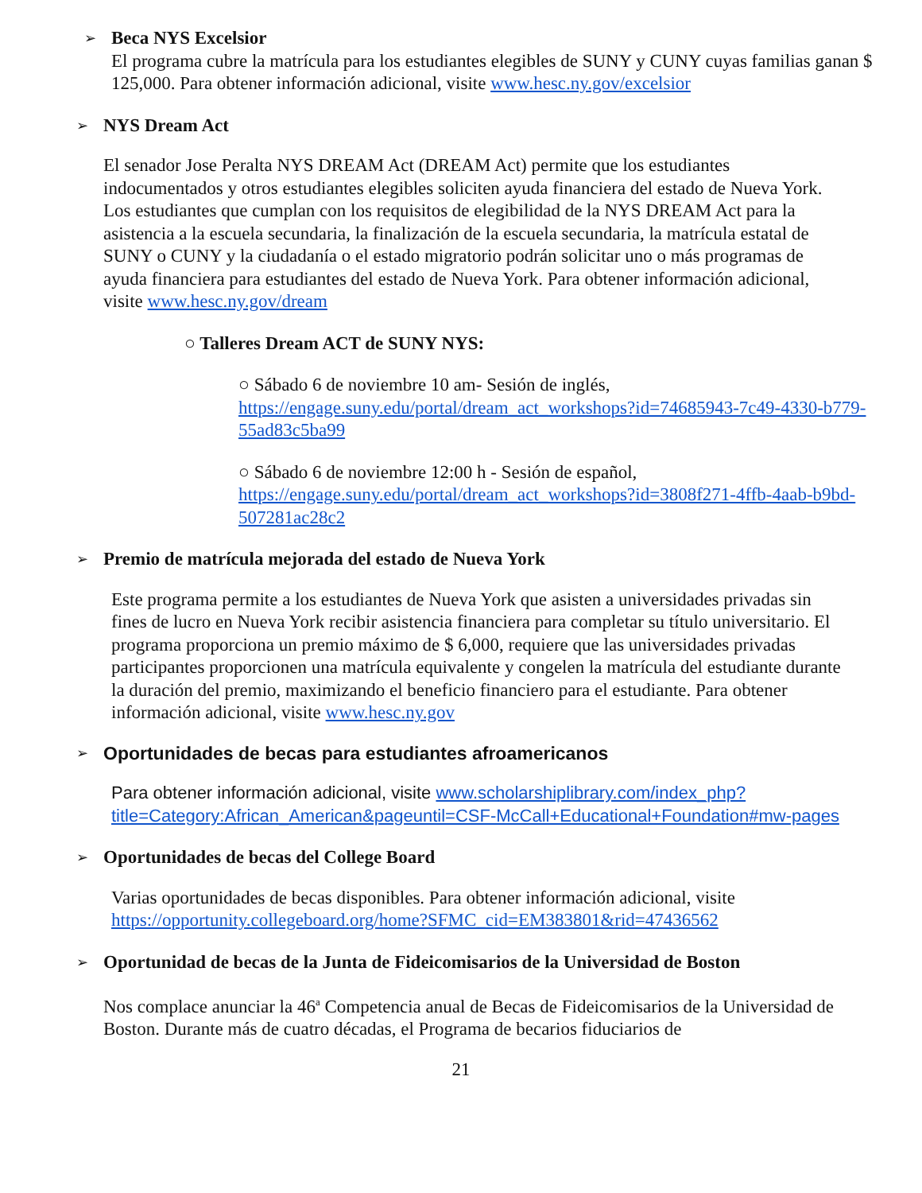➢
Beca NYS Excelsior
El programa cubre la matrícula para los estudiantes elegibles de SUNY y CUNY cuyas familias ganan $ 125,000. Para obtener información adicional, visite www.hesc.ny.gov/excelsior
➢
NYS Dream Act
El senador Jose Peralta NYS DREAM Act (DREAM Act) permite que los estudiantes indocumentados y otros estudiantes elegibles soliciten ayuda financiera del estado de Nueva York. Los estudiantes que cumplan con los requisitos de elegibilidad de la NYS DREAM Act para la asistencia a la escuela secundaria, la finalización de la escuela secundaria, la matrícula estatal de SUNY o CUNY y la ciudadanía o el estado migratorio podrán solicitar uno o más programas de ayuda financiera para estudiantes del estado de Nueva York. Para obtener información adicional, visite www.hesc.ny.gov/dream
○ Talleres Dream ACT de SUNY NYS:
○ Sábado 6 de noviembre 10 am- Sesión de inglés, https://engage.suny.edu/portal/dream_act_workshops?id=74685943-7c49-4330-b779-55ad83c5ba99
○ Sábado 6 de noviembre 12:00 h - Sesión de español, https://engage.suny.edu/portal/dream_act_workshops?id=3808f271-4ffb-4aab-b9bd-507281ac28c2
➢
Premio de matrícula mejorada del estado de Nueva York
Este programa permite a los estudiantes de Nueva York que asisten a universidades privadas sin fines de lucro en Nueva York recibir asistencia financiera para completar su título universitario. El programa proporciona un premio máximo de $ 6,000, requiere que las universidades privadas participantes proporcionen una matrícula equivalente y congelen la matrícula del estudiante durante la duración del premio, maximizando el beneficio financiero para el estudiante. Para obtener información adicional, visite www.hesc.ny.gov
➢
Oportunidades de becas para estudiantes afroamericanos
Para obtener información adicional, visite www.scholarshiplibrary.com/index_php?title=Category:African_American&pageuntil=CSF-McCall+Educational+Foundation#mw-pages
➢
Oportunidades de becas del College Board
Varias oportunidades de becas disponibles. Para obtener información adicional, visite https://opportunity.collegeboard.org/home?SFMC_cid=EM383801&rid=47436562
➢
Oportunidad de becas de la Junta de Fideicomisarios de la Universidad de Boston
Nos complace anunciar la 46<sup>a</sup> Competencia anual de Becas de Fideicomisarios de la Universidad de Boston. Durante más de cuatro décadas, el Programa de becarios fiduciarios de
21